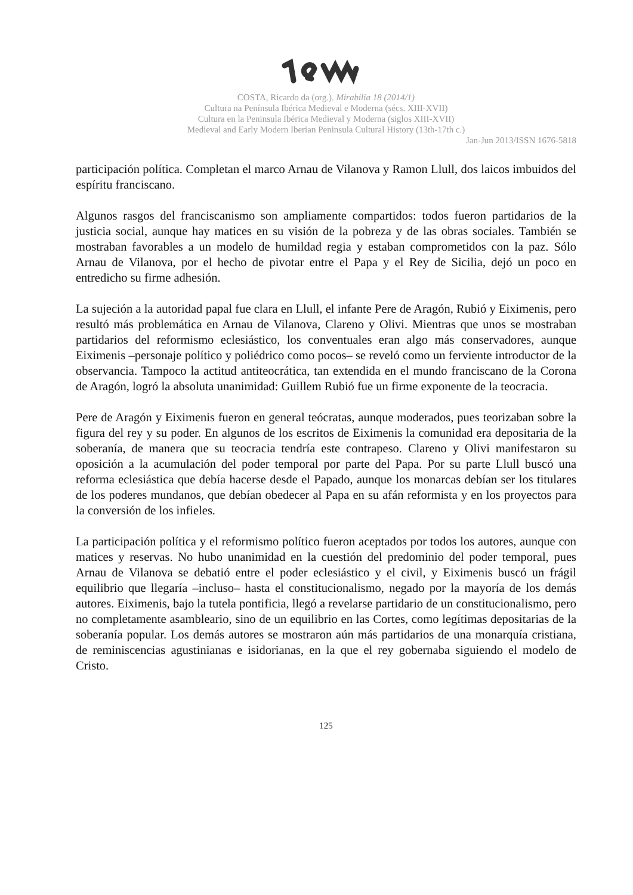COSTA, Ricardo da (org.). Mirabilia 18 (2014/1)
Cultura na Península Ibérica Medieval e Moderna (sécs. XIII-XVII)
Cultura en la Peninsula Ibérica Medieval y Moderna (siglos XIII-XVII)
Medieval and Early Modern Iberian Peninsula Cultural History (13th-17th c.)
Jan-Jun 2013/ISSN 1676-5818
participación política. Completan el marco Arnau de Vilanova y Ramon Llull, dos laicos imbuidos del espíritu franciscano.
Algunos rasgos del franciscanismo son ampliamente compartidos: todos fueron partidarios de la justicia social, aunque hay matices en su visión de la pobreza y de las obras sociales. También se mostraban favorables a un modelo de humildad regia y estaban comprometidos con la paz. Sólo Arnau de Vilanova, por el hecho de pivotar entre el Papa y el Rey de Sicilia, dejó un poco en entredicho su firme adhesión.
La sujeción a la autoridad papal fue clara en Llull, el infante Pere de Aragón, Rubió y Eiximenis, pero resultó más problemática en Arnau de Vilanova, Clareno y Olivi. Mientras que unos se mostraban partidarios del reformismo eclesiástico, los conventuales eran algo más conservadores, aunque Eiximenis –personaje político y poliédrico como pocos– se reveló como un ferviente introductor de la observancia. Tampoco la actitud antiteocrática, tan extendida en el mundo franciscano de la Corona de Aragón, logró la absoluta unanimidad: Guillem Rubió fue un firme exponente de la teocracia.
Pere de Aragón y Eiximenis fueron en general teócratas, aunque moderados, pues teorizaban sobre la figura del rey y su poder. En algunos de los escritos de Eiximenis la comunidad era depositaria de la soberanía, de manera que su teocracia tendría este contrapeso. Clareno y Olivi manifestaron su oposición a la acumulación del poder temporal por parte del Papa. Por su parte Llull buscó una reforma eclesiástica que debía hacerse desde el Papado, aunque los monarcas debían ser los titulares de los poderes mundanos, que debían obedecer al Papa en su afán reformista y en los proyectos para la conversión de los infieles.
La participación política y el reformismo político fueron aceptados por todos los autores, aunque con matices y reservas. No hubo unanimidad en la cuestión del predominio del poder temporal, pues Arnau de Vilanova se debatió entre el poder eclesiástico y el civil, y Eiximenis buscó un frágil equilibrio que llegaría –incluso– hasta el constitucionalismo, negado por la mayoría de los demás autores. Eiximenis, bajo la tutela pontificia, llegó a revelarse partidario de un constitucionalismo, pero no completamente asambleario, sino de un equilibrio en las Cortes, como legítimas depositarias de la soberanía popular. Los demás autores se mostraron aún más partidarios de una monarquía cristiana, de reminiscencias agustinianas e isidorianas, en la que el rey gobernaba siguiendo el modelo de Cristo.
125